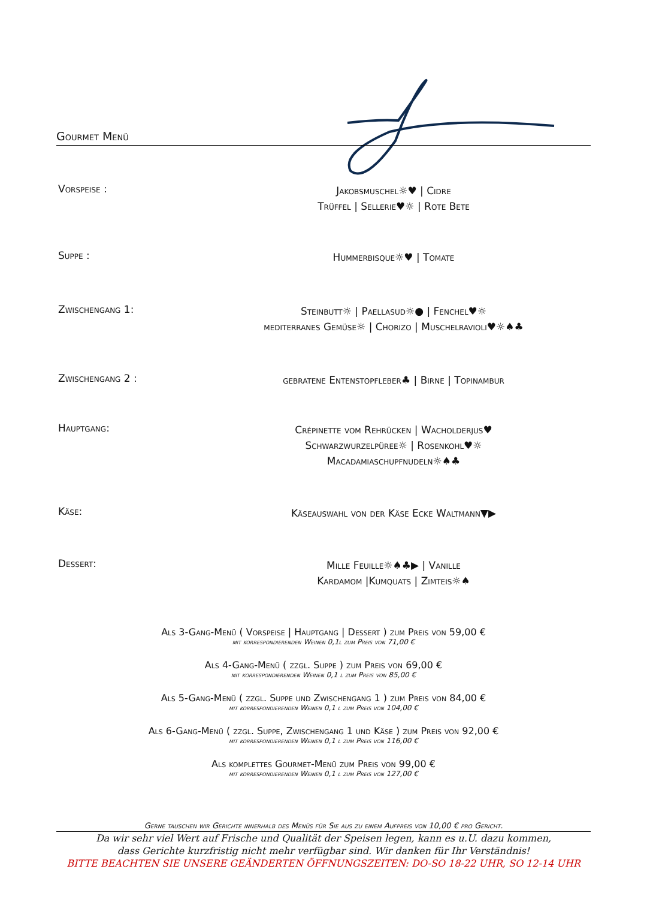Gourmet Menü
Vorspeise :
Jakobsmuschel☼♥ | Cidre
Trüffel | Sellerie♥☼ | Rote Bete
Suppe :
Hummerbisque☼♥ | Tomate
Zwischengang 1:
Steinbutt☼ | Paellasud☼● | Fenchel♥☼
mediterranes Gemüse☼ | Chorizo | Muschelravioli♥☼♠♣
Zwischengang 2 :
gebratene Entenstopfleber♣ | Birne | Topinambur
Hauptgang:
Crépinette vom Rehrücken | Wacholderjus♥
Schwarzwurzelpüree☼ | Rosenkohl♥☼
Macadamiaschupfnudeln☼♠♣
Käse:
Käseauswahl von der Käse Ecke Waltmann▼▶
Dessert:
Mille Feuille☼♠♣▶ | Vanille
Kardamom |Kumquats | Zimteis☼♠
Als 3-Gang-Menü ( Vorspeise | Hauptgang | Dessert ) zum Preis von 59,00 €
mit korrespondierenden Weinen 0,1l zum Preis von 71,00 €
Als 4-Gang-Menü ( zzgl. Suppe ) zum Preis von 69,00 €
mit korrespondierenden Weinen 0,1 l zum Preis von 85,00 €
Als 5-Gang-Menü ( zzgl. Suppe und Zwischengang 1 ) zum Preis von 84,00 €
mit korrespondierenden Weinen 0,1 l zum Preis von 104,00 €
Als 6-Gang-Menü ( zzgl. Suppe, Zwischengang 1 und Käse ) zum Preis von 92,00 €
mit korrespondierenden Weinen 0,1 l zum Preis von 116,00 €
Als komplettes Gourmet-Menü zum Preis von 99,00 €
mit korrespondierenden Weinen 0,1 l zum Preis von 127,00 €
Gerne tauschen wir Gerichte innerhalb des Menüs für Sie aus zu einem Aufpreis von 10,00 € pro Gericht.
Da wir sehr viel Wert auf Frische und Qualität der Speisen legen, kann es u.U. dazu kommen,
dass Gerichte kurzfristig nicht mehr verfügbar sind. Wir danken für Ihr Verständnis!
BITTE BEACHTEN SIE UNSERE GEÄNDERTEN ÖFFNUNGSZEITEN: DO-SO 18-22 UHR, SO 12-14 UHR